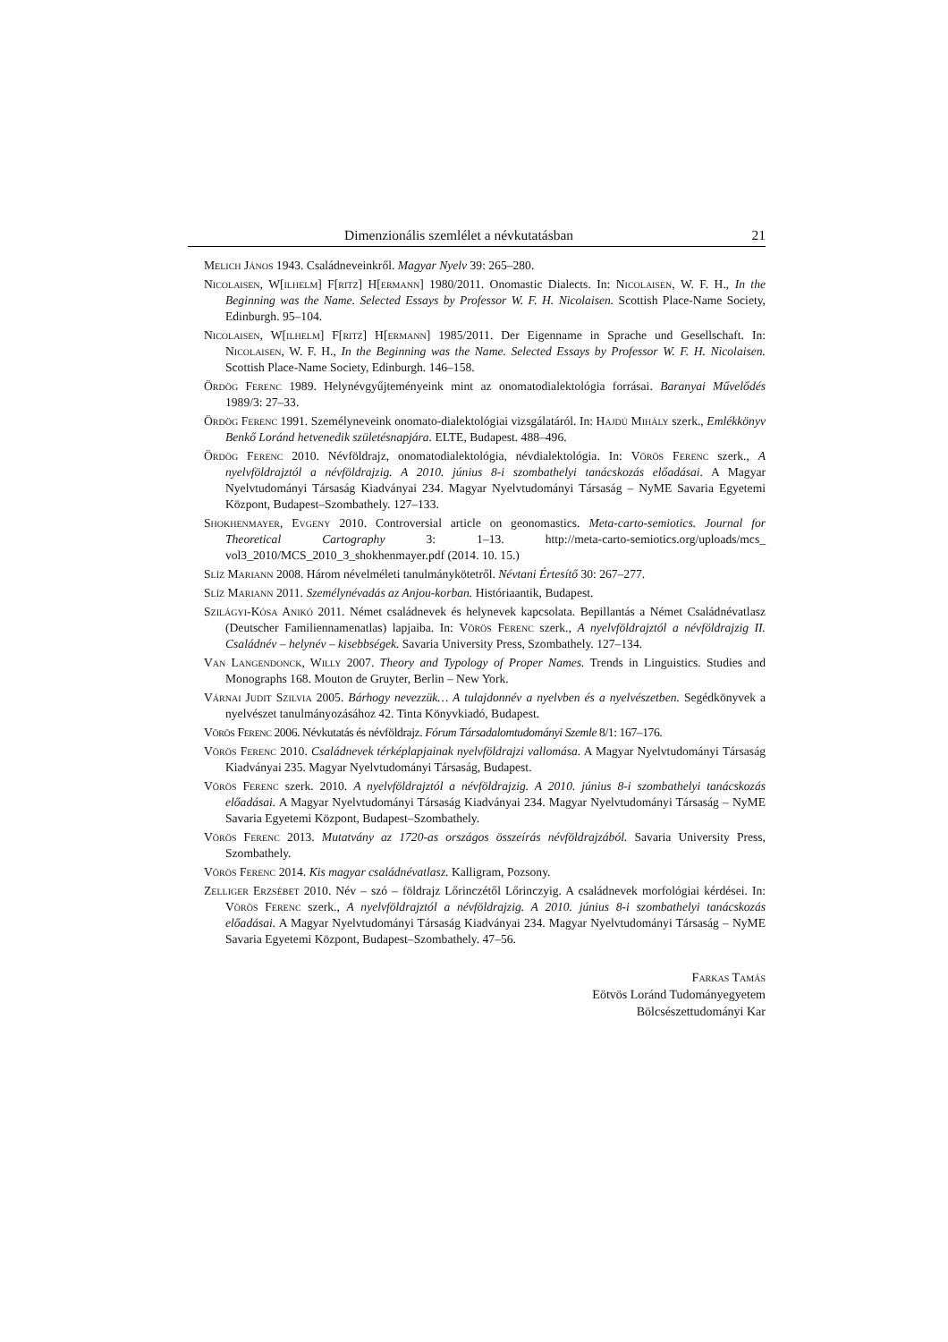Dimenzionális szemlélet a névkutatásban 21
Melich János 1943. Családneveinkről. Magyar Nyelv 39: 265–280.
Nicolaisen, W[ilhelm] F[ritz] H[ermann] 1980/2011. Onomastic Dialects. In: Nicolaisen, W. F. H., In the Beginning was the Name. Selected Essays by Professor W. F. H. Nicolaisen. Scottish Place-Name Society, Edinburgh. 95–104.
Nicolaisen, W[ilhelm] F[ritz] H[ermann] 1985/2011. Der Eigenname in Sprache und Gesellschaft. In: Nicolaisen, W. F. H., In the Beginning was the Name. Selected Essays by Professor W. F. H. Nicolaisen. Scottish Place-Name Society, Edinburgh. 146–158.
Ördög Ferenc 1989. Helynévgyűjteményeink mint az onomatodialektológia forrásai. Baranyai Művelődés 1989/3: 27–33.
Ördög Ferenc 1991. Személyneveink onomato-dialektológiai vizsgálatáról. In: Hajdú Mihály szerk., Emlékkönyv Benkő Loránd hetvenedik születésnapjára. ELTE, Budapest. 488–496.
Ördög Ferenc 2010. Névföldrajz, onomatodialektológia, névdialektológia. In: Vörös Ferenc szerk., A nyelvföldrajztól a névföldrajzig. A 2010. június 8-i szombathelyi tanácskozás előadásai. A Magyar Nyelvtudományi Társaság Kiadványai 234. Magyar Nyelvtudományi Társaság – NyME Savaria Egyetemi Központ, Budapest–Szombathely. 127–133.
Shokhenmayer, Evgeny 2010. Controversial article on geonomastics. Meta-carto-semiotics. Journal for Theoretical Cartography 3: 1–13. http://meta-carto-semiotics.org/uploads/mcs_ vol3_2010/MCS_2010_3_shokhenmayer.pdf (2014. 10. 15.)
Slíz Mariann 2008. Három névelméleti tanulmánykötetről. Névtani Értesítő 30: 267–277.
Slíz Mariann 2011. Személynévadás az Anjou-korban. Históriaantik, Budapest.
Szilágyi-Kósa Anikó 2011. Német családnevek és helynevek kapcsolata. Bepillantás a Német Családnévatlasz (Deutscher Familiennamenatlas) lapjaiba. In: Vörös Ferenc szerk., A nyelvföldrajztól a névföldrajzig II. Családnév – helynév – kisebbségek. Savaria University Press, Szombathely. 127–134.
Van Langendonck, Willy 2007. Theory and Typology of Proper Names. Trends in Linguistics. Studies and Monographs 168. Mouton de Gruyter, Berlin – New York.
Várnai Judit Szilvia 2005. Bárhogy nevezzük… A tulajdonnév a nyelvben és a nyelvészetben. Segédkönyvek a nyelvészet tanulmányozásához 42. Tinta Könyvkiadó, Budapest.
Vörös Ferenc 2006. Névkutatás és névföldrajz. Fórum Társadalomtudományi Szemle 8/1: 167–176.
Vörös Ferenc 2010. Családnevek térképlapjainak nyelvföldrajzi vallomása. A Magyar Nyelvtudományi Társaság Kiadványai 235. Magyar Nyelvtudományi Társaság, Budapest.
Vörös Ferenc szerk. 2010. A nyelvföldrajztól a névföldrajzig. A 2010. június 8-i szombathelyi tanácskozás előadásai. A Magyar Nyelvtudományi Társaság Kiadványai 234. Magyar Nyelvtudományi Társaság – NyME Savaria Egyetemi Központ, Budapest–Szombathely.
Vörös Ferenc 2013. Mutatvány az 1720-as országos összeírás névföldrajzából. Savaria University Press, Szombathely.
Vörös Ferenc 2014. Kis magyar családnévatlasz. Kalligram, Pozsony.
Zelliger Erzsébet 2010. Név – szó – földrajz Lőrinczétől Lőrinczyig. A családnevek morfológiai kérdései. In: Vörös Ferenc szerk., A nyelvföldrajztól a névföldrajzig. A 2010. június 8-i szombathelyi tanácskozás előadásai. A Magyar Nyelvtudományi Társaság Kiadványai 234. Magyar Nyelvtudományi Társaság – NyME Savaria Egyetemi Központ, Budapest–Szombathely. 47–56.
Farkas Tamás
Eötvös Loránd Tudományegyetem
Bölcsészettudományi Kar